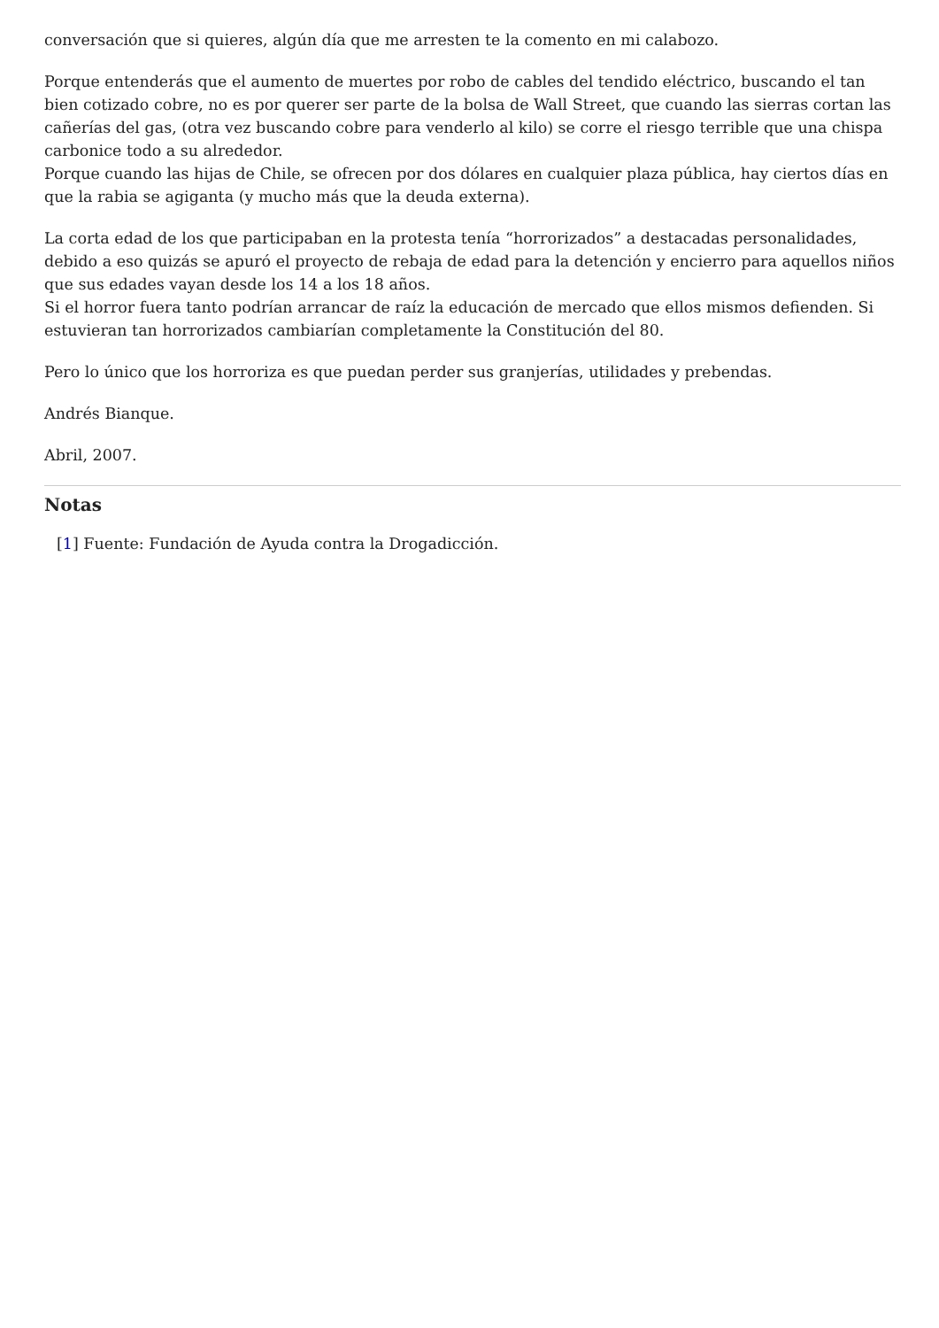conversación que si quieres, algún día que me arresten te la comento en mi calabozo.
Porque entenderás que el aumento de muertes por robo de cables del tendido eléctrico, buscando el tan bien cotizado cobre, no es por querer ser parte de la bolsa de Wall Street, que cuando las sierras cortan las cañerías del gas, (otra vez buscando cobre para venderlo al kilo) se corre el riesgo terrible que una chispa carbonice todo a su alrededor.
Porque cuando las hijas de Chile, se ofrecen por dos dólares en cualquier plaza pública, hay ciertos días en que la rabia se agiganta (y mucho más que la deuda externa).
La corta edad de los que participaban en la protesta tenía “horrorizados” a destacadas personalidades, debido a eso quizás se apuró el proyecto de rebaja de edad para la detención y encierro para aquellos niños que sus edades vayan desde los 14 a los 18 años.
Si el horror fuera tanto podrían arrancar de raíz la educación de mercado que ellos mismos defienden. Si estuvieran tan horrorizados cambiarían completamente la Constitución del 80.
Pero lo único que los horroriza es que puedan perder sus granjerías, utilidades y prebendas.
Andrés Bianque.
Abril, 2007.
Notas
[1] Fuente: Fundación de Ayuda contra la Drogadicción.